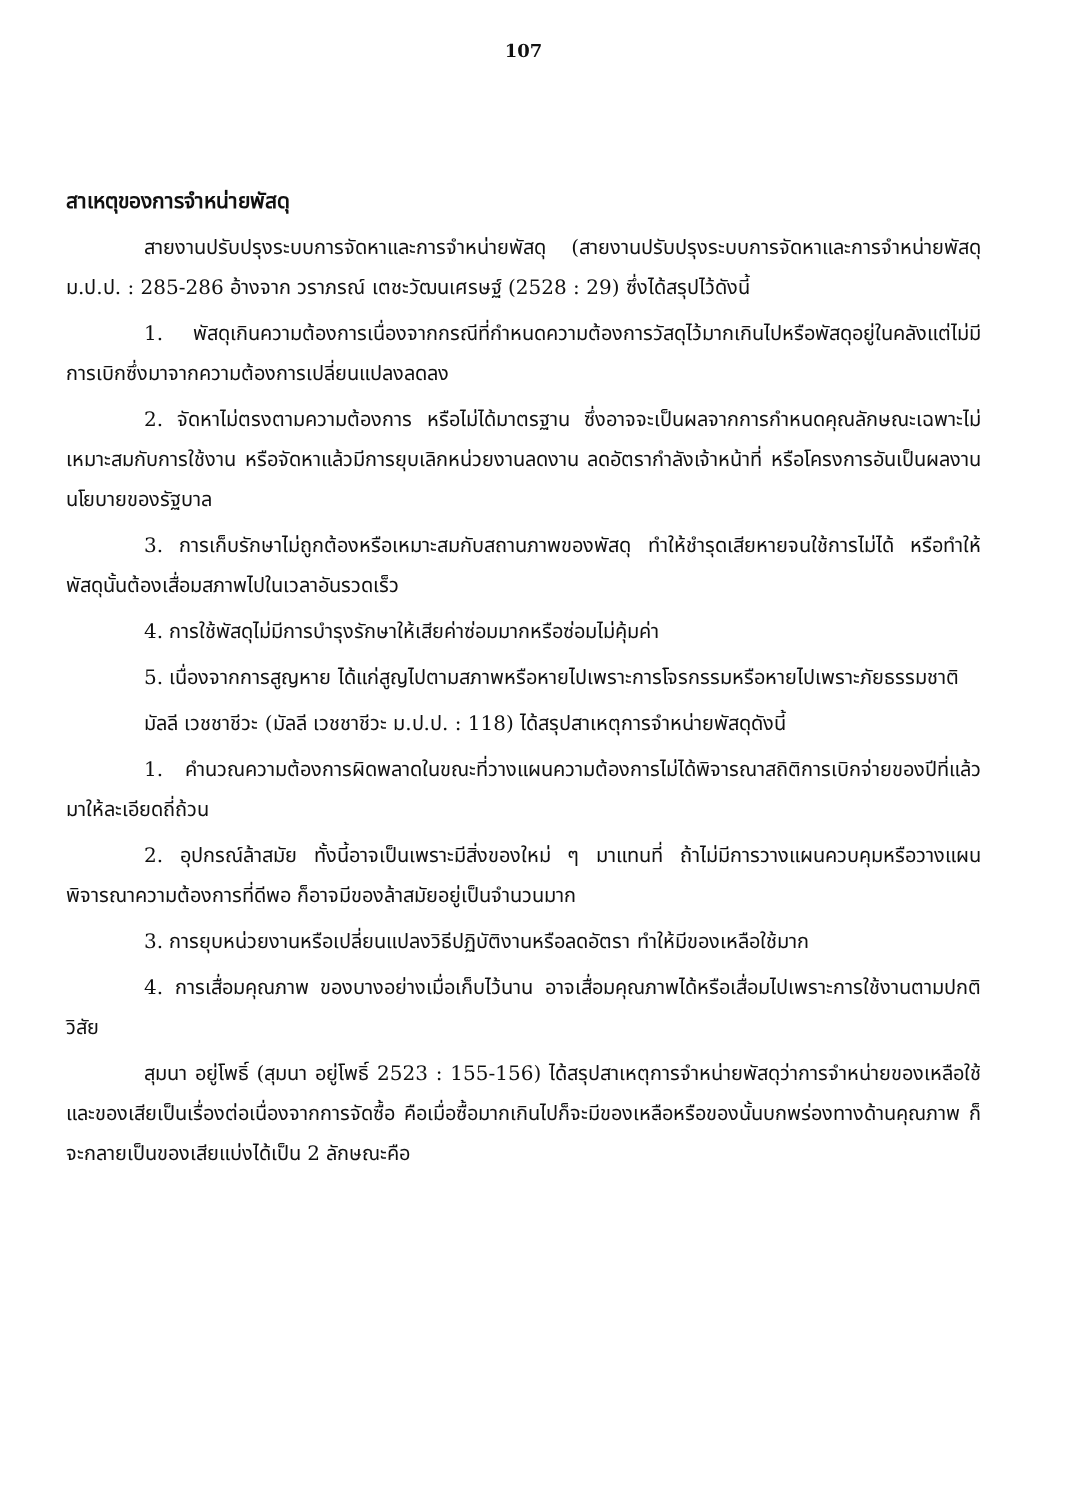107
สาเหตุของการจำหน่ายพัสดุ
สายงานปรับปรุงระบบการจัดหาและการจำหน่ายพัสดุ (สายงานปรับปรุงระบบการจัดหาและการจำหน่ายพัสดุ ม.ป.ป. : 285-286 อ้างจาก วราภรณ์ เตชะวัฒนเศรษฐ์ (2528 : 29) ซึ่งได้สรุปไว้ดังนี้
1. พัสดุเกินความต้องการเนื่องจากกรณีที่กำหนดความต้องการวัสดุไว้มากเกินไปหรือพัสดุอยู่ในคลังแต่ไม่มีการเบิกซึ่งมาจากความต้องการเปลี่ยนแปลงลดลง
2. จัดหาไม่ตรงตามความต้องการ หรือไม่ได้มาตรฐาน ซึ่งอาจจะเป็นผลจากการกำหนดคุณลักษณะเฉพาะไม่เหมาะสมกับการใช้งาน หรือจัดหาแล้วมีการยุบเลิกหน่วยงานลดงาน ลดอัตรากำลังเจ้าหน้าที่ หรือโครงการอันเป็นผลงานนโยบายของรัฐบาล
3. การเก็บรักษาไม่ถูกต้องหรือเหมาะสมกับสถานภาพของพัสดุ ทำให้ชำรุดเสียหายจนใช้การไม่ได้ หรือทำให้พัสดุนั้นต้องเสื่อมสภาพไปในเวลาอันรวดเร็ว
4. การใช้พัสดุไม่มีการบำรุงรักษาให้เสียค่าซ่อมมากหรือซ่อมไม่คุ้มค่า
5. เนื่องจากการสูญหาย ได้แก่สูญไปตามสภาพหรือหายไปเพราะการโจรกรรมหรือหายไปเพราะภัยธรรมชาติ
มัลลี เวชชาชีวะ (มัลลี เวชชาชีวะ ม.ป.ป. : 118) ได้สรุปสาเหตุการจำหน่ายพัสดุดังนี้
1. คำนวณความต้องการผิดพลาดในขณะที่วางแผนความต้องการไม่ได้พิจารณาสถิติการเบิกจ่ายของปีที่แล้วมาให้ละเอียดถี่ถ้วน
2. อุปกรณ์ล้าสมัย ทั้งนี้อาจเป็นเพราะมีสิ่งของใหม่ ๆ มาแทนที่ ถ้าไม่มีการวางแผนควบคุมหรือวางแผนพิจารณาความต้องการที่ดีพอ ก็อาจมีของล้าสมัยอยู่เป็นจำนวนมาก
3. การยุบหน่วยงานหรือเปลี่ยนแปลงวิธีปฏิบัติงานหรือลดอัตรา ทำให้มีของเหลือใช้มาก
4. การเสื่อมคุณภาพ ของบางอย่างเมื่อเก็บไว้นาน อาจเสื่อมคุณภาพได้หรือเสื่อมไปเพราะการใช้งานตามปกติวิสัย
สุมนา อยู่โพธิ์ (สุมนา อยู่โพธิ์ 2523 : 155-156) ได้สรุปสาเหตุการจำหน่ายพัสดุว่าการจำหน่ายของเหลือใช้และของเสียเป็นเรื่องต่อเนื่องจากการจัดซื้อ คือเมื่อซื้อมากเกินไปก็จะมีของเหลือหรือของนั้นบกพร่องทางด้านคุณภาพ ก็จะกลายเป็นของเสียแบ่งได้เป็น 2 ลักษณะคือ